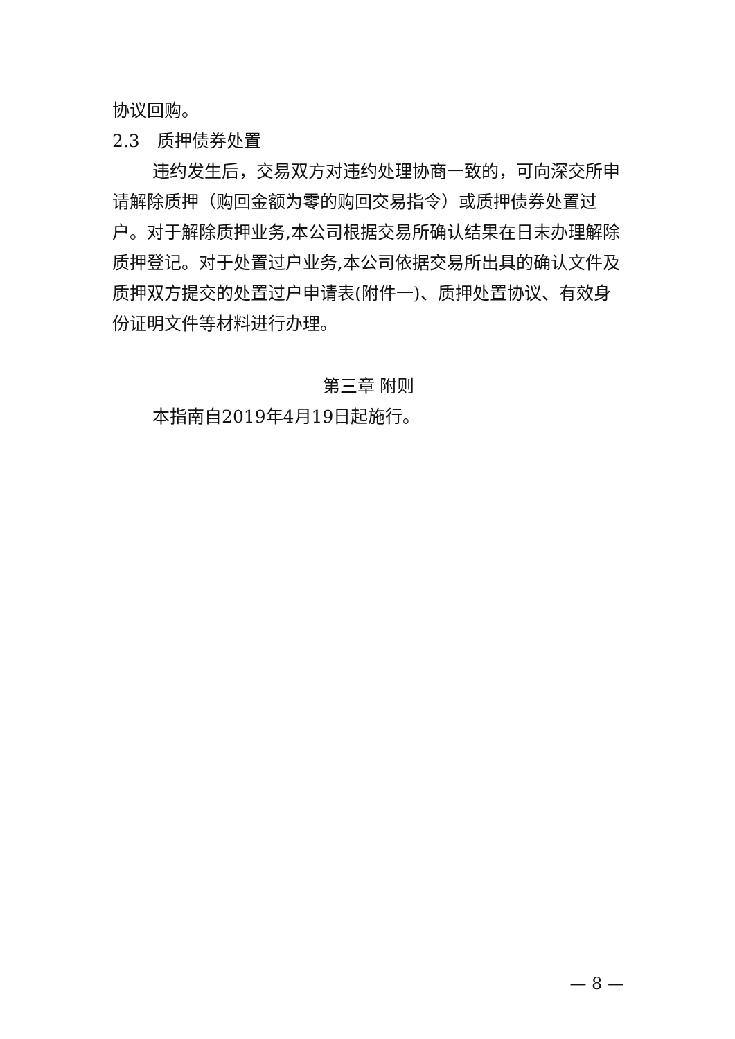协议回购。
2.3　质押债券处置
违约发生后，交易双方对违约处理协商一致的，可向深交所申请解除质押（购回金额为零的购回交易指令）或质押债券处置过户。对于解除质押业务,本公司根据交易所确认结果在日末办理解除质押登记。对于处置过户业务,本公司依据交易所出具的确认文件及质押双方提交的处置过户申请表(附件一)、质押处置协议、有效身份证明文件等材料进行办理。
第三章 附则
本指南自2019年4月19日起施行。
— 8 —